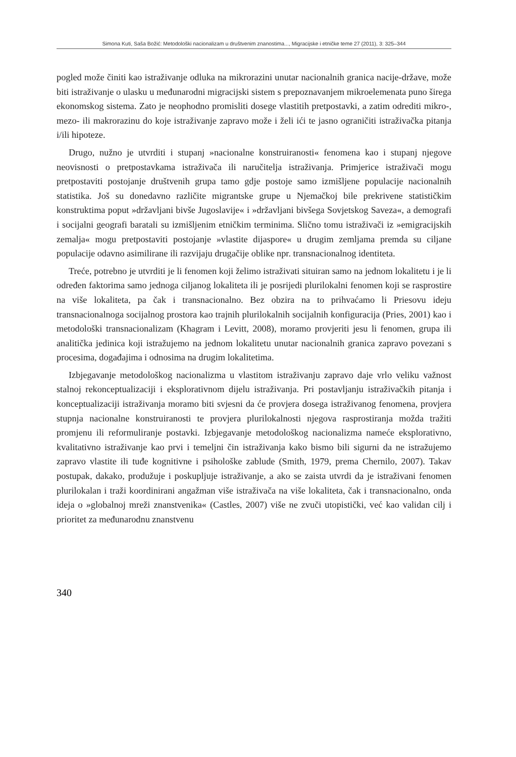Simona Kuti, Saša Božić: Metodološki nacionalizam u društvenim znanostima..., Migracijske i etničke teme 27 (2011), 3: 325–344
pogled može činiti kao istraživanje odluka na mikrorazini unutar nacionalnih granica nacije-države, može biti istraživanje o ulasku u međunarodni migracijski sistem s prepoznavanjem mikroelemenata puno širega ekonomskog sistema. Zato je neophodno promisliti dosege vlastitih pretpostavki, a zatim odrediti mikro-, mezo- ili makrorazinu do koje istraživanje zapravo može i želi ići te jasno ograničiti istraživačka pitanja i/ili hipoteze.
Drugo, nužno je utvrditi i stupanj »nacionalne konstruiranosti« fenomena kao i stupanj njegove neovisnosti o pretpostavkama istraživača ili naručitelja istraživanja. Primjerice istraživači mogu pretpostaviti postojanje društvenih grupa tamo gdje postoje samo izmišljene populacije nacionalnih statistika. Još su donedavno različite migrantske grupe u Njemačkoj bile prekrivene statističkim konstruktima poput »državljani bivše Jugoslavije« i »državljani bivšega Sovjetskog Saveza«, a demografi i socijalni geografi baratali su izmišljenim etničkim terminima. Slično tomu istraživači iz »emigracijskih zemalja« mogu pretpostaviti postojanje »vlastite dijaspore« u drugim zemljama premda su ciljane populacije odavno asimilirane ili razvijaju drugačije oblike npr. transnacionalnog identiteta.
Treće, potrebno je utvrditi je li fenomen koji želimo istraživati situiran samo na jednom lokalitetu i je li određen faktorima samo jednoga ciljanog lokaliteta ili je posrijedi plurilokalni fenomen koji se rasprostire na više lokaliteta, pa čak i transnacionalno. Bez obzira na to prihvaćamo li Priesovu ideju transnacionalnoga socijalnog prostora kao trajnih plurilokalnih socijalnih konfiguracija (Pries, 2001) kao i metodološki transnacionalizam (Khagram i Levitt, 2008), moramo provjeriti jesu li fenomen, grupa ili analitička jedinica koji istražujemo na jednom lokalitetu unutar nacionalnih granica zapravo povezani s procesima, događajima i odnosima na drugim lokalitetima.
Izbjegavanje metodološkog nacionalizma u vlastitom istraživanju zapravo daje vrlo veliku važnost stalnoj rekonceptualizaciji i eksplorativnom dijelu istraživanja. Pri postavljanju istraživačkih pitanja i konceptualizaciji istraživanja moramo biti svjesni da će provjera dosega istraživanog fenomena, provjera stupnja nacionalne konstruiranosti te provjera plurilokalnosti njegova rasprostiranja možda tražiti promjenu ili reformuliranje postavki. Izbjegavanje metodološkog nacionalizma nameće eksplorativno, kvalitativno istraživanje kao prvi i temeljni čin istraživanja kako bismo bili sigurni da ne istražujemo zapravo vlastite ili tuđe kognitivne i psihološke zablude (Smith, 1979, prema Chernilo, 2007). Takav postupak, dakako, produžuje i poskupljuje istraživanje, a ako se zaista utvrdi da je istraživani fenomen plurilokalan i traži koordinirani angažman više istraživača na više lokaliteta, čak i transnacionalno, onda ideja o »globalnoj mreži znanstvenika« (Castles, 2007) više ne zvuči utopistički, već kao validan cilj i prioritet za međunarodnu znanstvenu
340